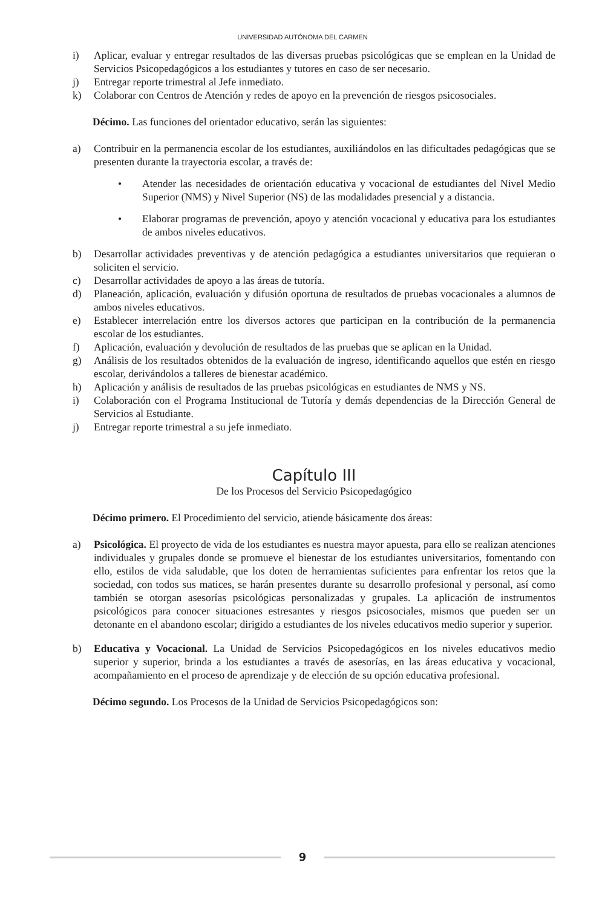UNIVERSIDAD AUTÓNOMA DEL CARMEN
i) Aplicar, evaluar y entregar resultados de las diversas pruebas psicológicas que se emplean en la Unidad de Servicios Psicopedagógicos a los estudiantes y tutores en caso de ser necesario.
j) Entregar reporte trimestral al Jefe inmediato.
k) Colaborar con Centros de Atención y redes de apoyo en la prevención de riesgos psicosociales.
Décimo. Las funciones del orientador educativo, serán las siguientes:
a) Contribuir en la permanencia escolar de los estudiantes, auxiliándolos en las dificultades pedagógicas que se presenten durante la trayectoria escolar, a través de:
• Atender las necesidades de orientación educativa y vocacional de estudiantes del Nivel Medio Superior (NMS) y Nivel Superior (NS) de las modalidades presencial y a distancia.
• Elaborar programas de prevención, apoyo y atención vocacional y educativa para los estudiantes de ambos niveles educativos.
b) Desarrollar actividades preventivas y de atención pedagógica a estudiantes universitarios que requieran o soliciten el servicio.
c) Desarrollar actividades de apoyo a las áreas de tutoría.
d) Planeación, aplicación, evaluación y difusión oportuna de resultados de pruebas vocacionales a alumnos de ambos niveles educativos.
e) Establecer interrelación entre los diversos actores que participan en la contribución de la permanencia escolar de los estudiantes.
f) Aplicación, evaluación y devolución de resultados de las pruebas que se aplican en la Unidad.
g) Análisis de los resultados obtenidos de la evaluación de ingreso, identificando aquellos que estén en riesgo escolar, derivándolos a talleres de bienestar académico.
h) Aplicación y análisis de resultados de las pruebas psicológicas en estudiantes de NMS y NS.
i) Colaboración con el Programa Institucional de Tutoría y demás dependencias de la Dirección General de Servicios al Estudiante.
j) Entregar reporte trimestral a su jefe inmediato.
Capítulo III
De los Procesos del Servicio Psicopedagógico
Décimo primero. El Procedimiento del servicio, atiende básicamente dos áreas:
a) Psicológica. El proyecto de vida de los estudiantes es nuestra mayor apuesta, para ello se realizan atenciones individuales y grupales donde se promueve el bienestar de los estudiantes universitarios, fomentando con ello, estilos de vida saludable, que los doten de herramientas suficientes para enfrentar los retos que la sociedad, con todos sus matices, se harán presentes durante su desarrollo profesional y personal, así como también se otorgan asesorías psicológicas personalizadas y grupales. La aplicación de instrumentos psicológicos para conocer situaciones estresantes y riesgos psicosociales, mismos que pueden ser un detonante en el abandono escolar; dirigido a estudiantes de los niveles educativos medio superior y superior.
b) Educativa y Vocacional. La Unidad de Servicios Psicopedagógicos en los niveles educativos medio superior y superior, brinda a los estudiantes a través de asesorías, en las áreas educativa y vocacional, acompañamiento en el proceso de aprendizaje y de elección de su opción educativa profesional.
Décimo segundo. Los Procesos de la Unidad de Servicios Psicopedagógicos son:
9